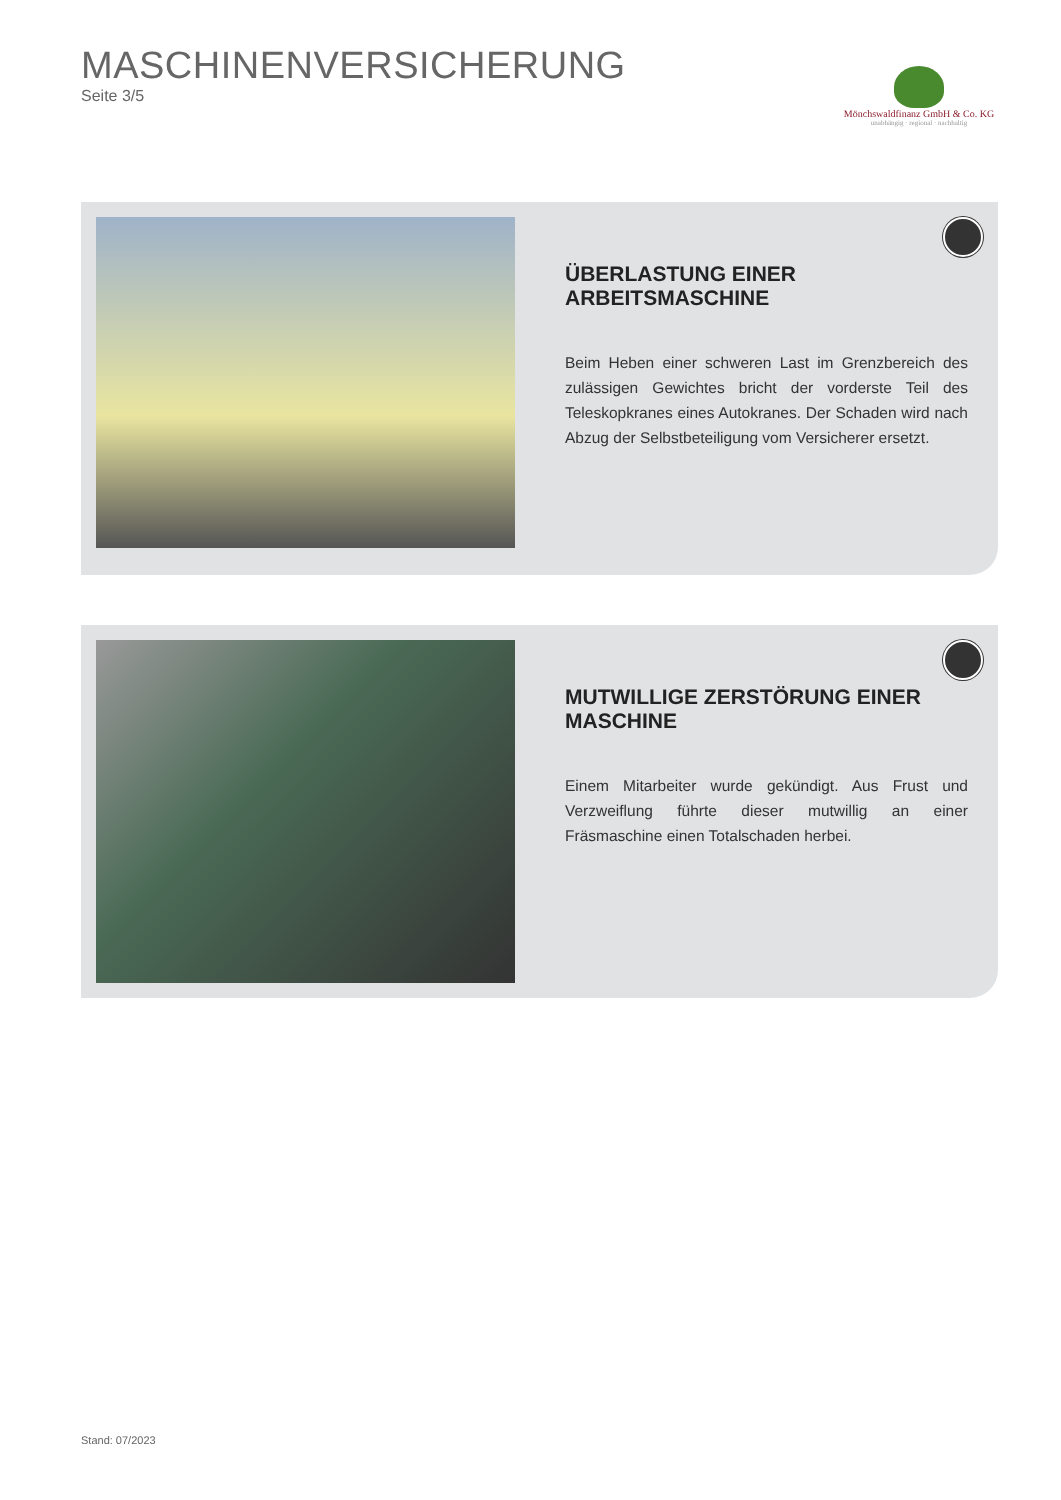MASCHINENVERSICHERUNG
Seite 3/5
Mönchswaldfinanz GmbH & Co. KG
unabhängig · regional · nachhaltig
ÜBERLASTUNG EINER ARBEITSMASCHINE
Beim Heben einer schweren Last im Grenzbereich des zulässigen Gewichtes bricht der vorderste Teil des Teleskopkranes eines Autokranes. Der Schaden wird nach Abzug der Selbstbeteiligung vom Versicherer ersetzt.
MUTWILLIGE ZERSTÖRUNG EINER MASCHINE
Einem Mitarbeiter wurde gekündigt. Aus Frust und Verzweiflung führte dieser mutwillig an einer Fräsmaschine einen Totalschaden herbei.
Stand: 07/2023